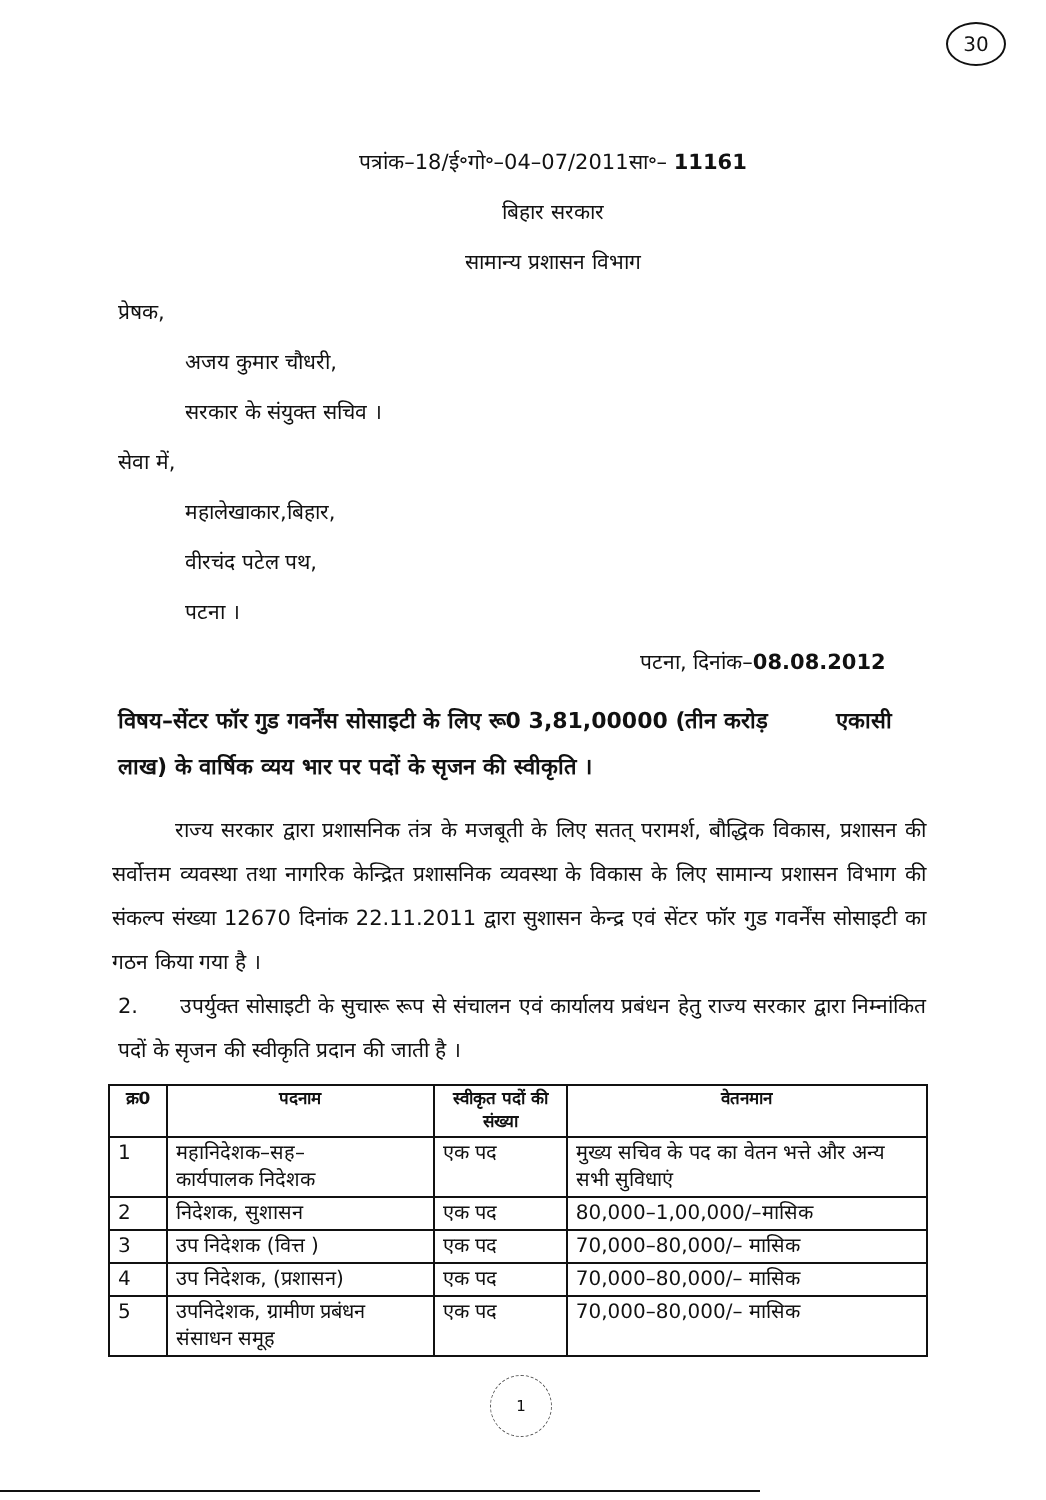30
पत्रांक–18/ई॰गो॰–04–07/2011सा॰– 11161
बिहार सरकार
सामान्य प्रशासन विभाग
प्रेषक,
अजय कुमार चौधरी,
सरकार के संयुक्त सचिव ।
सेवा में,
महालेखाकार,बिहार,
वीरचंद पटेल पथ,
पटना ।
पटना, दिनांक–08.08.2012
विषय–सेंटर फॉर गुड गवर्नेंस सोसाइटी के लिए रू0 3,81,00000 (तीन करोड़ एकासी लाख) के वार्षिक व्यय भार पर पदों के सृजन की स्वीकृति ।
   राज्य सरकार द्वारा प्रशासनिक तंत्र के मजबूती के लिए सतत् परामर्श, बौद्धिक विकास, प्रशासन की सर्वोत्तम व्यवस्था तथा नागरिक केन्द्रित प्रशासनिक व्यवस्था के विकास के लिए सामान्य प्रशासन विभाग की संकल्प संख्या 12670 दिनांक 22.11.2011 द्वारा सुशासन केन्द्र एवं सेंटर फॉर गुड गवर्नेंस सोसाइटी का गठन किया गया है ।
2.  उपर्युक्त सोसाइटी के सुचारू रूप से संचालन एवं कार्यालय प्रबंधन हेतु राज्य सरकार द्वारा निम्नांकित पदों के सृजन की स्वीकृति प्रदान की जाती है ।
| क्र0 | पदनाम | स्वीकृत पदों की संख्या | वेतनमान |
| --- | --- | --- | --- |
| 1 | महानिदेशक–सह– कार्यपालक निदेशक | एक पद | मुख्य सचिव के पद का वेतन भत्ते और अन्य सभी सुविधाएं |
| 2 | निदेशक, सुशासन | एक पद | 80,000–1,00,000/–मासिक |
| 3 | उप निदेशक (वित्त ) | एक पद | 70,000–80,000/– मासिक |
| 4 | उप निदेशक, (प्रशासन) | एक पद | 70,000–80,000/– मासिक |
| 5 | उपनिदेशक, ग्रामीण प्रबंधन संसाधन समूह | एक पद | 70,000–80,000/– मासिक |
1